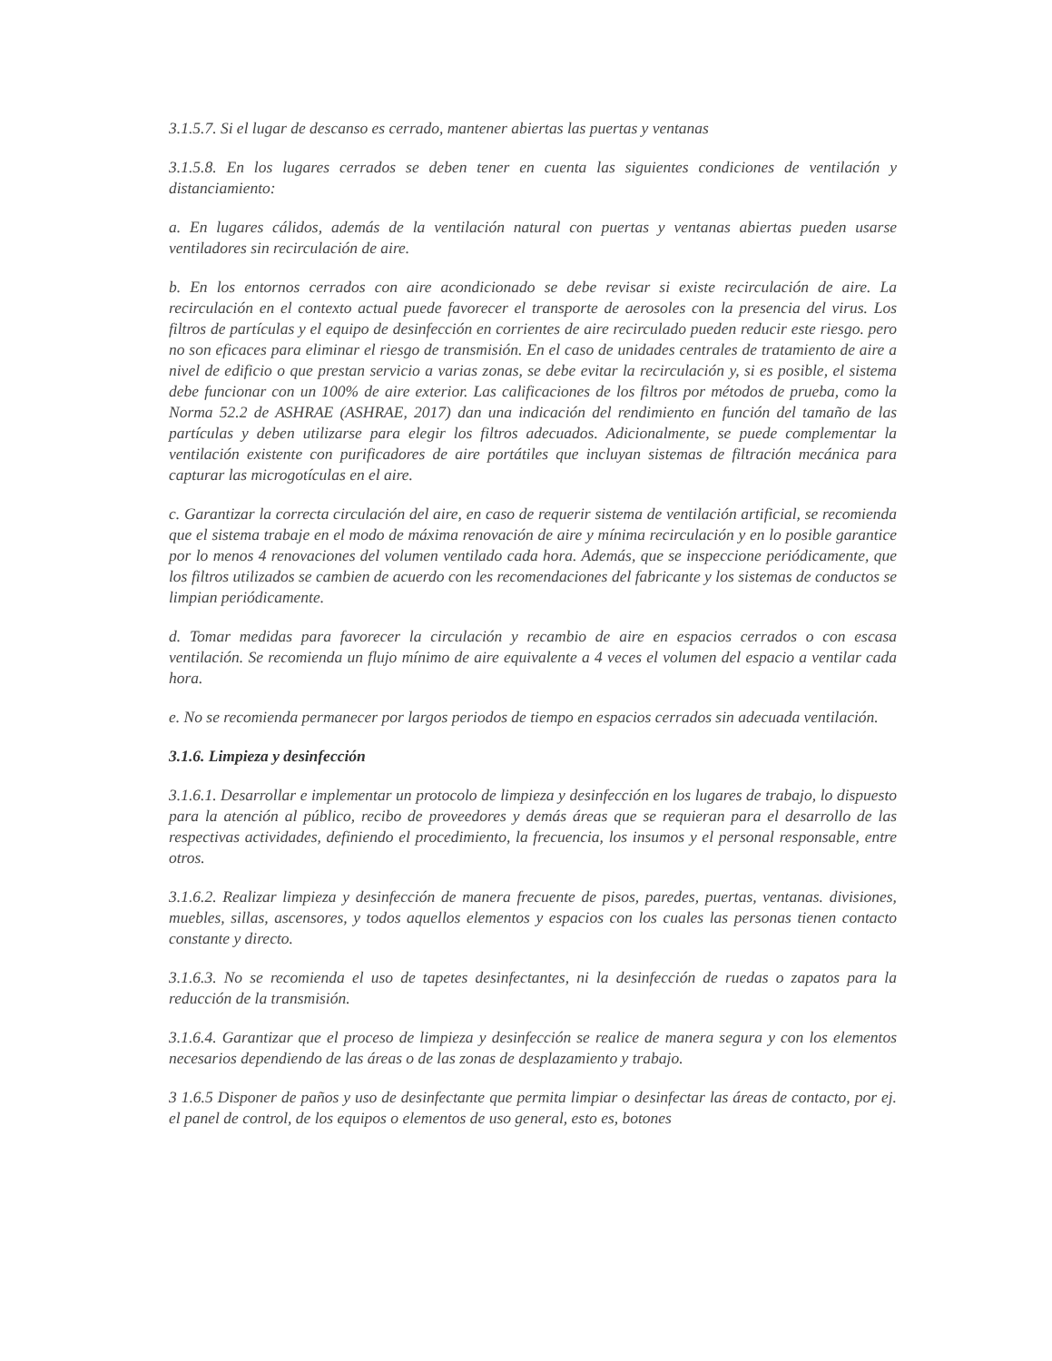3.1.5.7. Si el lugar de descanso es cerrado, mantener abiertas las puertas y ventanas
3.1.5.8. En los lugares cerrados se deben tener en cuenta las siguientes condiciones de ventilación y distanciamiento:
a. En lugares cálidos, además de la ventilación natural con puertas y ventanas abiertas pueden usarse ventiladores sin recirculación de aire.
b. En los entornos cerrados con aire acondicionado se debe revisar si existe recirculación de aire. La recirculación en el contexto actual puede favorecer el transporte de aerosoles con la presencia del virus. Los filtros de partículas y el equipo de desinfección en corrientes de aire recirculado pueden reducir este riesgo. pero no son eficaces para eliminar el riesgo de transmisión. En el caso de unidades centrales de tratamiento de aire a nivel de edificio o que prestan servicio a varias zonas, se debe evitar la recirculación y, si es posible, el sistema debe funcionar con un 100% de aire exterior. Las calificaciones de los filtros por métodos de prueba, como la Norma 52.2 de ASHRAE (ASHRAE, 2017) dan una indicación del rendimiento en función del tamaño de las partículas y deben utilizarse para elegir los filtros adecuados. Adicionalmente, se puede complementar la ventilación existente con purificadores de aire portátiles que incluyan sistemas de filtración mecánica para capturar las microgotículas en el aire.
c. Garantizar la correcta circulación del aire, en caso de requerir sistema de ventilación artificial, se recomienda que el sistema trabaje en el modo de máxima renovación de aire y mínima recirculación y en lo posible garantice por lo menos 4 renovaciones del volumen ventilado cada hora. Además, que se inspeccione periódicamente, que los filtros utilizados se cambien de acuerdo con les recomendaciones del fabricante y los sistemas de conductos se limpian periódicamente.
d. Tomar medidas para favorecer la circulación y recambio de aire en espacios cerrados o con escasa ventilación. Se recomienda un flujo mínimo de aire equivalente a 4 veces el volumen del espacio a ventilar cada hora.
e. No se recomienda permanecer por largos periodos de tiempo en espacios cerrados sin adecuada ventilación.
3.1.6. Limpieza y desinfección
3.1.6.1. Desarrollar e implementar un protocolo de limpieza y desinfección en los lugares de trabajo, lo dispuesto para la atención al público, recibo de proveedores y demás áreas que se requieran para el desarrollo de las respectivas actividades, definiendo el procedimiento, la frecuencia, los insumos y el personal responsable, entre otros.
3.1.6.2. Realizar limpieza y desinfección de manera frecuente de pisos, paredes, puertas, ventanas. divisiones, muebles, sillas, ascensores, y todos aquellos elementos y espacios con los cuales las personas tienen contacto constante y directo.
3.1.6.3. No se recomienda el uso de tapetes desinfectantes, ni la desinfección de ruedas o zapatos para la reducción de la transmisión.
3.1.6.4. Garantizar que el proceso de limpieza y desinfección se realice de manera segura y con los elementos necesarios dependiendo de las áreas o de las zonas de desplazamiento y trabajo.
3 1.6.5 Disponer de paños y uso de desinfectante que permita limpiar o desinfectar las áreas de contacto, por ej. el panel de control, de los equipos o elementos de uso general, esto es, botones